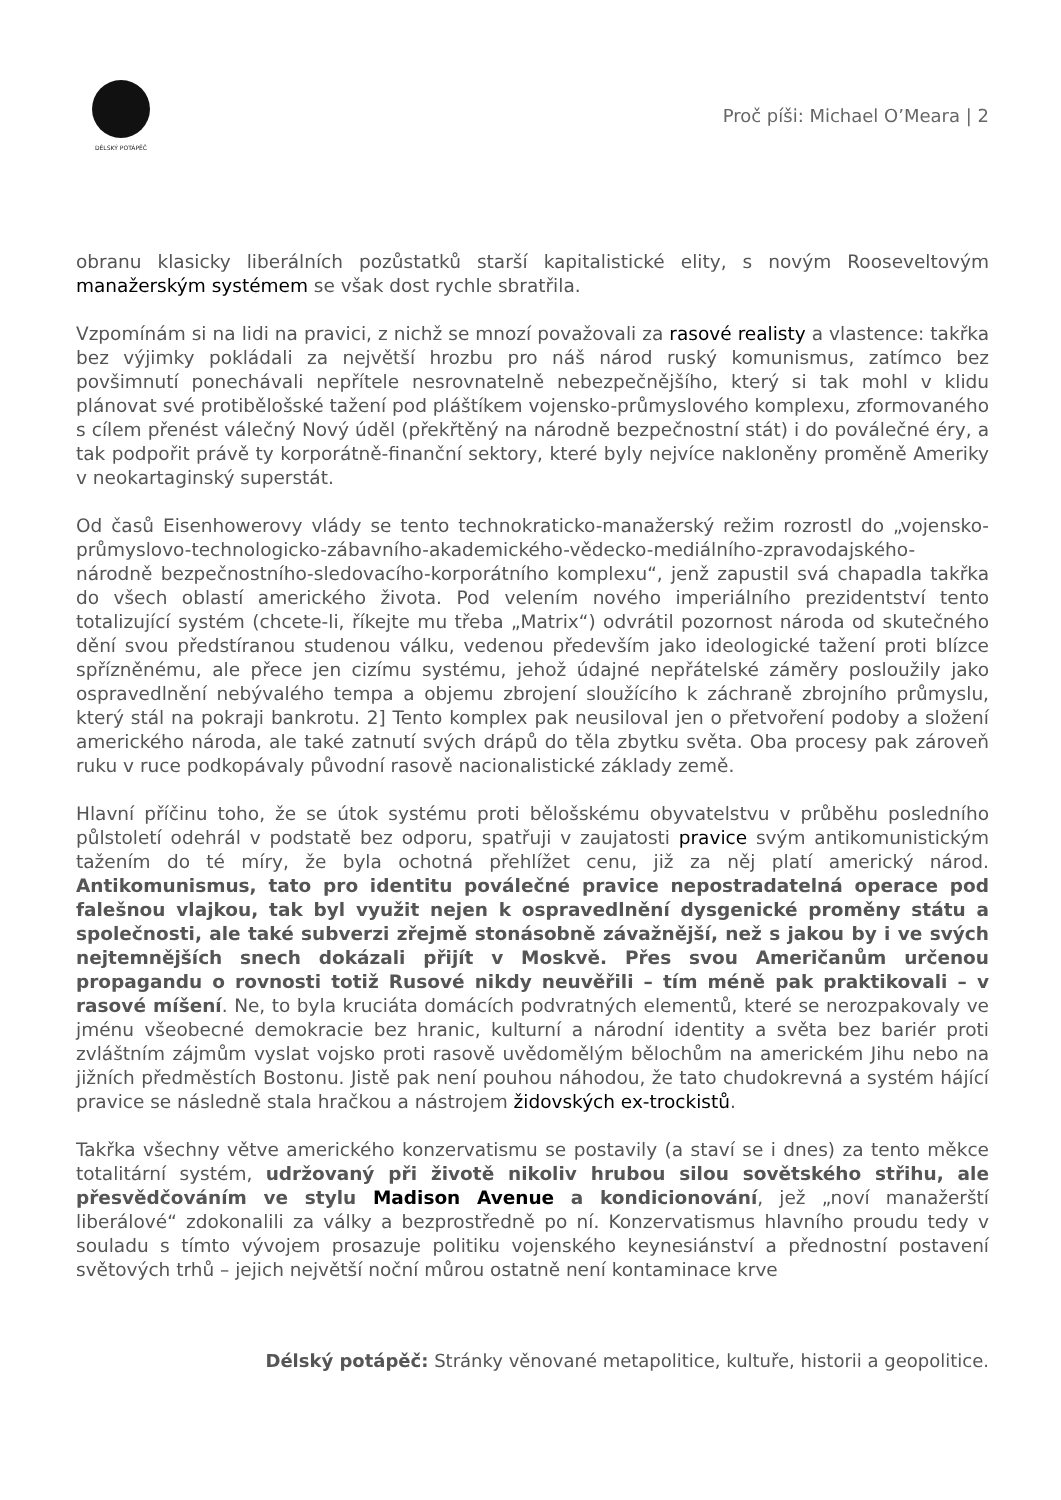DÉLSKÝ POTÁPĚČ
Proč píši: Michael O’Meara | 2
obranu klasicky liberálních pozůstatků starší kapitalistické elity, s novým Rooseveltovým manažerským systémem se však dost rychle sbratřila.
Vzpomínám si na lidi na pravici, z nichž se mnozí považovali za rasové realisty a vlastence: takřka bez výjimky pokládali za největší hrozbu pro náš národ ruský komunismus, zatímco bez povšimnutí ponechávali nepřítele nesrovnatelně nebezpečnějšího, který si tak mohl v klidu plánovat své protibělošské tažení pod pláštíkem vojensko-průmyslového komplexu, zformovaného s cílem přenést válečný Nový úděl (překřtěný na národně bezpečnostní stát) i do poválečné éry, a tak podpořit právě ty korporátně-finanční sektory, které byly nejvíce nakloněny proměně Ameriky v neokartaginský superstát.
Od časů Eisenhowerovy vlády se tento technokraticko-manažerský režim rozrostl do „vojensko-průmyslovo-technologicko-zábavního-akademického-vědecko-mediálního-zpravodajského-národně bezpečnostního-sledovacího-korporátního komplexu“, jenž zapustil svá chapadla takřka do všech oblastí amerického života. Pod velením nového imperiálního prezidentství tento totalizující systém (chcete-li, říkejte mu třeba „Matrix“) odvrátil pozornost národa od skutečného dění svou předstíranou studenou válku, vedenou především jako ideologické tažení proti blízce spřízněnému, ale přece jen cizímu systému, jehož údajné nepřátelské záměry posloužily jako ospravedlnění nebývalého tempa a objemu zbrojení sloužícího k záchraně zbrojního průmyslu, který stál na pokraji bankrotu. 2] Tento komplex pak neusiloval jen o přetvoření podoby a složení amerického národa, ale také zatnutí svých drápů do těla zbytku světa. Oba procesy pak zároveň ruku v ruce podkopávaly původní rasově nacionalistické základy země.
Hlavní příčinu toho, že se útok systému proti bělošskému obyvatelstvu v průběhu posledního půlstoletí odehrál v podstatě bez odporu, spatřuji v zaujatosti pravice svým antikomunistickým tažením do té míry, že byla ochotná přehlížet cenu, již za něj platí americký národ. Antikomunismus, tato pro identitu poválečné pravice nepostradatelná operace pod falešnou vlajkou, tak byl využit nejen k ospravedlnění dysgenické proměny státu a společnosti, ale také subverzi zřejmě stonásobně závažnější, než s jakou by i ve svých nejtemnějších snech dokázali přijít v Moskvě. Přes svou Američanům určenou propagandu o rovnosti totiž Rusové nikdy neuvěřili – tím méně pak praktikovali – v rasové míšení. Ne, to byla kruciáta domácích podvratných elementů, které se nerozpakovaly ve jménu všeobecné demokracie bez hranic, kulturní a národní identity a světa bez bariér proti zvláštním zájmům vyslat vojsko proti rasově uvědomělým bělochům na americkém Jihu nebo na jižních předměstích Bostonu. Jistě pak není pouhou náhodou, že tato chudokrevná a systém hájící pravice se následně stala hračkou a nástrojem židovských ex-trockistů.
Takřka všechny větve amerického konzervatismu se postavily (a staví se i dnes) za tento měkce totalitární systém, udržovaný při životě nikoliv hrubou silou sovětského střihu, ale přesvědčováním ve stylu Madison Avenue a kondicionování, jež „noví manažerští liberálové“ zdokonalili za války a bezprostředně po ní. Konzervatismus hlavního proudu tedy v souladu s tímto vývojem prosazuje politiku vojenského keynesiánství a přednostní postavení světových trhů – jejich největší noční můrou ostatně není kontaminace krve
Délský potápěč: Stránky věnované metapolitice, kultuře, historii a geopolitice.